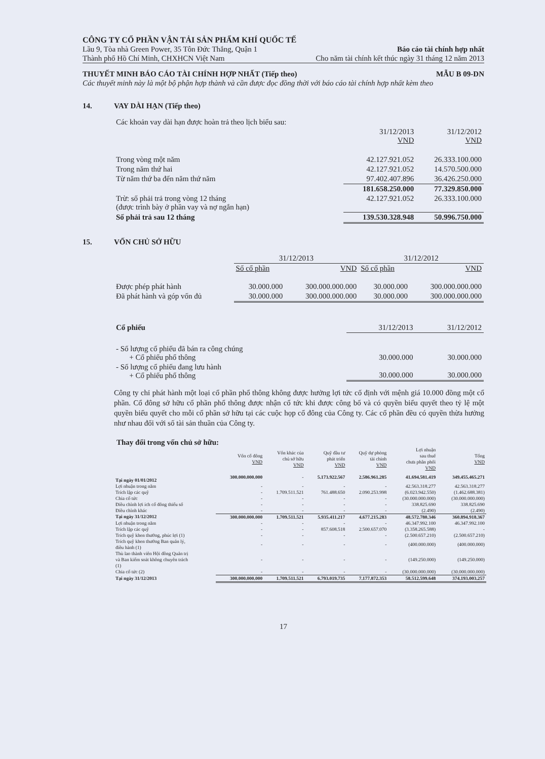CÔNG TY CỔ PHẦN VẬN TẢI SẢN PHẨM KHÍ QUỐC TẾ
Lầu 9, Tòa nhà Green Power, 35 Tôn Đức Thắng, Quận 1 Báo cáo tài chính hợp nhất
Thành phố Hồ Chí Minh, CHXHCN Việt Nam Cho năm tài chính kết thúc ngày 31 tháng 12 năm 2013
THUYẾT MINH BÁO CÁO TÀI CHÍNH HỢP NHẤT (Tiếp theo) MẪU B 09-DN
Các thuyết minh này là một bộ phận hợp thành và cần được đọc đồng thời với báo cáo tài chính hợp nhất kèm theo
14. VAY DÀI HẠN (Tiếp theo)
| Các khoản vay dài hạn được hoàn trả theo lịch biểu sau: | | |
| | 31/12/2013 VND | 31/12/2012 VND |
| Trong vòng một năm | 42.127.921.052 | 26.333.100.000 |
| Trong năm thứ hai | 42.127.921.052 | 14.570.500.000 |
| Từ năm thứ ba đến năm thứ năm | 97.402.407.896 | 36.426.250.000 |
| | 181.658.250.000 | 77.329.850.000 |
| Trừ: số phải trả trong vòng 12 tháng (được trình bày ở phần vay và nợ ngắn hạn) | 42.127.921.052 | 26.333.100.000 |
| Số phải trả sau 12 tháng | 139.530.328.948 | 50.996.750.000 |
15. VỐN CHỦ SỞ HỮU
| | 31/12/2013 | | 31/12/2012 | |
| | Số cổ phần | VND | Số cổ phần | VND |
| Được phép phát hành | 30.000.000 | 300.000.000.000 | 30.000.000 | 300.000.000.000 |
| Đã phát hành và góp vốn đủ | 30.000.000 | 300.000.000.000 | 30.000.000 | 300.000.000.000 |
| Cổ phiếu | 31/12/2013 | 31/12/2012 |
| - Số lượng cổ phiếu đã bán ra công chúng + Cổ phiếu phổ thông | 30.000.000 | 30.000.000 |
| - Số lượng cổ phiếu đang lưu hành + Cổ phiếu phổ thông | 30.000.000 | 30.000.000 |
Công ty chỉ phát hành một loại cổ phần phổ thông không được hưởng lợi tức cố định với mệnh giá 10.000 đồng một cổ phần. Cổ đông sở hữu cổ phần phổ thông được nhận cổ tức khi được công bố và có quyền biểu quyết theo tỷ lệ một quyền biểu quyết cho mỗi cổ phần sở hữu tại các cuộc họp cổ đông của Công ty. Các cổ phần đều có quyền thừa hưởng như nhau đối với số tài sản thuần của Công ty.
Thay đổi trong vốn chủ sở hữu:
| | Vốn cổ đông VND | Vốn khác của chủ sở hữu VND | Quỹ đầu tư phát triển VND | Quỹ dự phòng tài chính VND | Lợi nhuận sau thuế chưa phân phối VND | Tổng VND |
| Tại ngày 01/01/2012 | 300.000.000.000 | - | 5.173.922.567 | 2.586.961.285 | 41.694.581.419 | 349.455.465.271 |
| Lợi nhuận trong năm | - | - | - | - | 42.563.318.277 | 42.563.318.277 |
| Trích lập các quỹ | - | 1.709.511.521 | 761.488.650 | 2.090.253.998 | (6.023.942.550) | (1.462.688.381) |
| Chia cổ tức | - | - | - | - | (30.000.000.000) | (30.000.000.000) |
| Điều chỉnh lợi ích cổ đông thiểu số | - | - | - | - | 338.825.690 | 338.825.690 |
| Điều chỉnh khác | - | - | - | - | (2.490) | (2.490) |
| Tại ngày 31/12/2012 | 300.000.000.000 | 1.709.511.521 | 5.935.411.217 | 4.677.215.283 | 48.572.780.346 | 360.894.918.367 |
| Lợi nhuận trong năm | - | - | - | - | 46.347.992.100 | 46.347.992.100 |
| Trích lập các quỹ | - | - | 857.608.518 | 2.500.657.070 | (3.358.265.588) | - |
| Trích quỹ khen thưởng, phúc lợi (1) | - | - | - | - | (2.500.657.210) | (2.500.657.210) |
| Trích quỹ khen thưởng Ban quản lý, điều hành (1) | - | - | - | - | (400.000.000) | (400.000.000) |
| Thù lao thành viên Hội đồng Quản trị và Ban kiểm soát không chuyên trách (1) | - | - | - | - | (149.250.000) | (149.250.000) |
| Chia cổ tức (2) | - | - | - | - | (30.000.000.000) | (30.000.000.000) |
| Tại ngày 31/12/2013 | 300.000.000.000 | 1.709.511.521 | 6.793.019.735 | 7.177.872.353 | 58.512.599.648 | 374.193.003.257 |
17